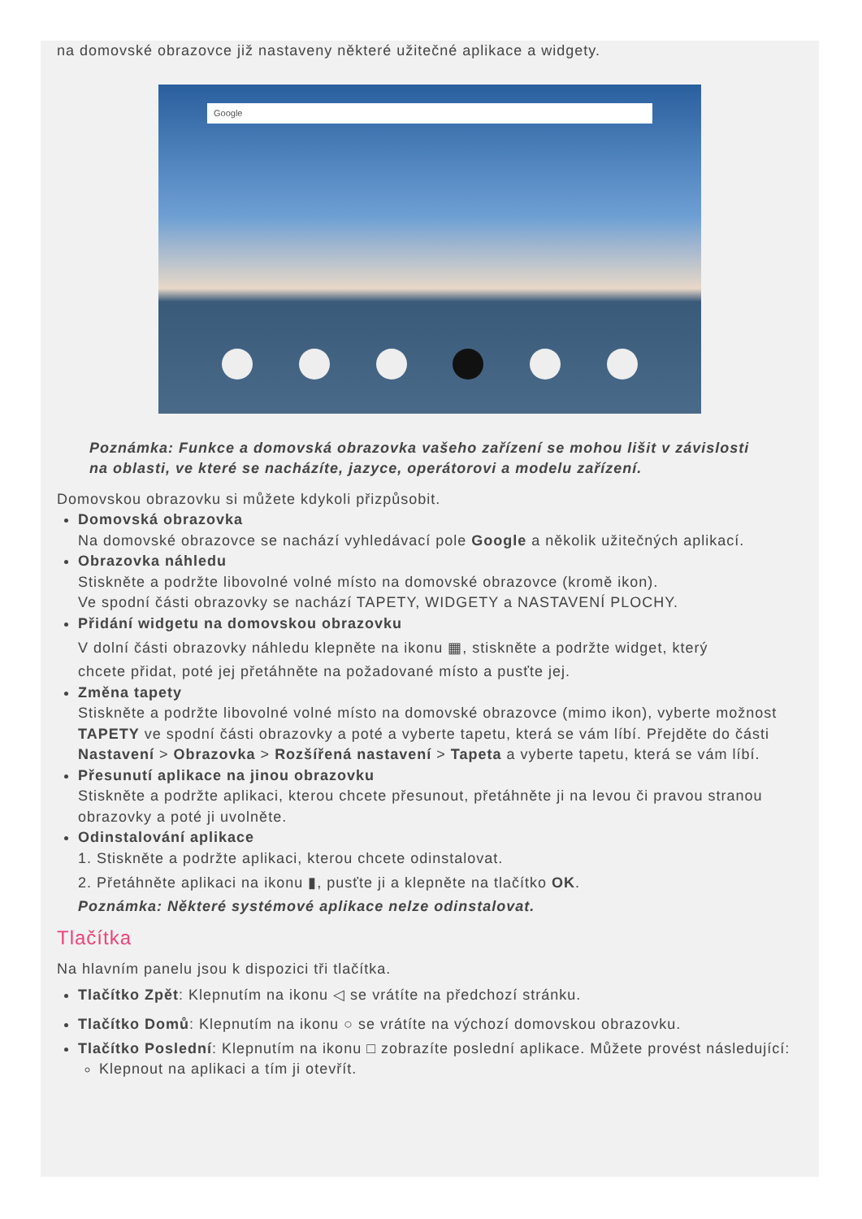na domovské obrazovce již nastaveny některé užitečné aplikace a widgety.
Google
Poznámka: Funkce a domovská obrazovka vašeho zařízení se mohou lišit v závislosti na oblasti, ve které se nacházíte, jazyce, operátorovi a modelu zařízení.
Domovskou obrazovku si můžete kdykoli přizpůsobit.
Domovská obrazovka
Na domovské obrazovce se nachází vyhledávací pole Google a několik užitečných aplikací.
Obrazovka náhledu
Stiskněte a podržte libovolné volné místo na domovské obrazovce (kromě ikon).
Ve spodní části obrazovky se nachází TAPETY, WIDGETY a NASTAVENÍ PLOCHY.
Přidání widgetu na domovskou obrazovku
V dolní části obrazovky náhledu klepněte na ikonu ▦, stiskněte a podržte widget, který
chcete přidat, poté jej přetáhněte na požadované místo a pusťte jej.
Změna tapety
Stiskněte a podržte libovolné volné místo na domovské obrazovce (mimo ikon), vyberte možnost TAPETY ve spodní části obrazovky a poté a vyberte tapetu, která se vám líbí. Přejděte do části Nastavení > Obrazovka > Rozšířená nastavení > Tapeta a vyberte tapetu, která se vám líbí.
Přesunutí aplikace na jinou obrazovku
Stiskněte a podržte aplikaci, kterou chcete přesunout, přetáhněte ji na levou či pravou stranou obrazovky a poté ji uvolněte.
Odinstalování aplikace
1. Stiskněte a podržte aplikaci, kterou chcete odinstalovat.
2. Přetáhněte aplikaci na ikonu ▮, pusťte ji a klepněte na tlačítko OK.
Poznámka: Některé systémové aplikace nelze odinstalovat.
Tlačítka
Na hlavním panelu jsou k dispozici tři tlačítka.
Tlačítko Zpět: Klepnutím na ikonu ◁ se vrátíte na předchozí stránku.
Tlačítko Domů: Klepnutím na ikonu ○ se vrátíte na výchozí domovskou obrazovku.
Tlačítko Poslední: Klepnutím na ikonu □ zobrazíte poslední aplikace. Můžete provést následující:
Klepnout na aplikaci a tím ji otevřít.